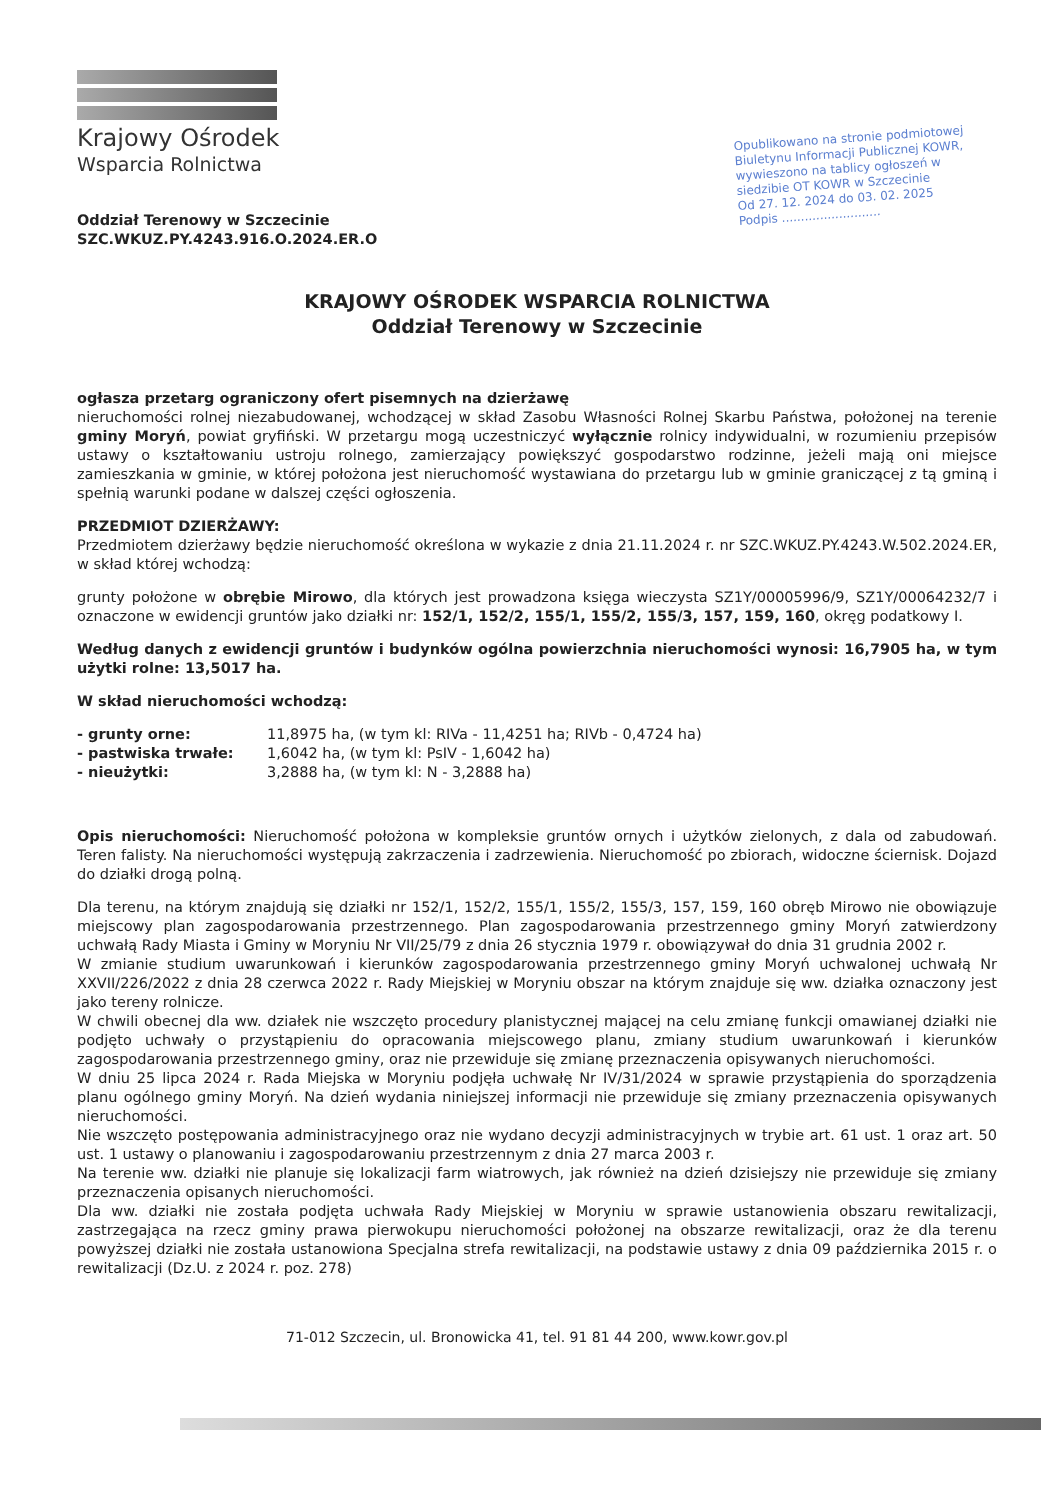Krajowy Ośrodek
Wsparcia Rolnictwa
Oddział Terenowy w Szczecinie
SZC.WKUZ.PY.4243.916.O.2024.ER.O
Opublikowano na stronie podmiotowej Biuletynu Informacji Publicznej KOWR, wywieszono na tablicy ogłoszeń w siedzibie OT KOWR w Szczecinie
Od 27. 12. 2024 do 03. 02. 2025
Podpis ..........................
KRAJOWY OŚRODEK WSPARCIA ROLNICTWA
Oddział Terenowy w Szczecinie
ogłasza przetarg ograniczony ofert pisemnych na dzierżawę
nieruchomości rolnej niezabudowanej, wchodzącej w skład Zasobu Własności Rolnej Skarbu Państwa, położonej na terenie gminy Moryń, powiat gryfiński. W przetargu mogą uczestniczyć wyłącznie rolnicy indywidualni, w rozumieniu przepisów ustawy o kształtowaniu ustroju rolnego, zamierzający powiększyć gospodarstwo rodzinne, jeżeli mają oni miejsce zamieszkania w gminie, w której położona jest nieruchomość wystawiana do przetargu lub w gminie graniczącej z tą gminą i spełnią warunki podane w dalszej części ogłoszenia.
PRZEDMIOT DZIERŻAWY:
Przedmiotem dzierżawy będzie nieruchomość określona w wykazie z dnia 21.11.2024 r. nr SZC.WKUZ.PY.4243.W.502.2024.ER, w skład której wchodzą:
grunty położone w obrębie Mirowo, dla których jest prowadzona księga wieczysta SZ1Y/00005996/9, SZ1Y/00064232/7 i oznaczone w ewidencji gruntów jako działki nr: 152/1, 152/2, 155/1, 155/2, 155/3, 157, 159, 160, okręg podatkowy I.
Według danych z ewidencji gruntów i budynków ogólna powierzchnia nieruchomości wynosi: 16,7905 ha, w tym użytki rolne: 13,5017 ha.
W skład nieruchomości wchodzą:
- grunty orne: 11,8975 ha, (w tym kl: RIVa - 11,4251 ha; RIVb - 0,4724 ha) - pastwiska trwałe: 1,6042 ha, (w tym kl: PsIV - 1,6042 ha) - nieużytki: 3,2888 ha, (w tym kl: N - 3,2888 ha)
Opis nieruchomości: Nieruchomość położona w kompleksie gruntów ornych i użytków zielonych, z dala od zabudowań. Teren falisty. Na nieruchomości występują zakrzaczenia i zadrzewienia. Nieruchomość po zbiorach, widoczne ściernisk. Dojazd do działki drogą polną.
Dla terenu, na którym znajdują się działki nr 152/1, 152/2, 155/1, 155/2, 155/3, 157, 159, 160 obręb Mirowo nie obowiązuje miejscowy plan zagospodarowania przestrzennego. Plan zagospodarowania przestrzennego gminy Moryń zatwierdzony uchwałą Rady Miasta i Gminy w Moryniu Nr VII/25/79 z dnia 26 stycznia 1979 r. obowiązywał do dnia 31 grudnia 2002 r.
W zmianie studium uwarunkowań i kierunków zagospodarowania przestrzennego gminy Moryń uchwalonej uchwałą Nr XXVII/226/2022 z dnia 28 czerwca 2022 r. Rady Miejskiej w Moryniu obszar na którym znajduje się ww. działka oznaczony jest jako tereny rolnicze.
W chwili obecnej dla ww. działek nie wszczęto procedury planistycznej mającej na celu zmianę funkcji omawianej działki nie podjęto uchwały o przystąpieniu do opracowania miejscowego planu, zmiany studium uwarunkowań i kierunków zagospodarowania przestrzennego gminy, oraz nie przewiduje się zmianę przeznaczenia opisywanych nieruchomości.
W dniu 25 lipca 2024 r. Rada Miejska w Moryniu podjęła uchwałę Nr IV/31/2024 w sprawie przystąpienia do sporządzenia planu ogólnego gminy Moryń. Na dzień wydania niniejszej informacji nie przewiduje się zmiany przeznaczenia opisywanych nieruchomości.
Nie wszczęto postępowania administracyjnego oraz nie wydano decyzji administracyjnych w trybie art. 61 ust. 1 oraz art. 50 ust. 1 ustawy o planowaniu i zagospodarowaniu przestrzennym z dnia 27 marca 2003 r.
Na terenie ww. działki nie planuje się lokalizacji farm wiatrowych, jak również na dzień dzisiejszy nie przewiduje się zmiany przeznaczenia opisanych nieruchomości.
Dla ww. działki nie została podjęta uchwała Rady Miejskiej w Moryniu w sprawie ustanowienia obszaru rewitalizacji, zastrzegająca na rzecz gminy prawa pierwokupu nieruchomości położonej na obszarze rewitalizacji, oraz że dla terenu powyższej działki nie została ustanowiona Specjalna strefa rewitalizacji, na podstawie ustawy z dnia 09 października 2015 r. o rewitalizacji (Dz.U. z 2024 r. poz. 278)
71-012 Szczecin, ul. Bronowicka 41, tel. 91 81 44 200, www.kowr.gov.pl